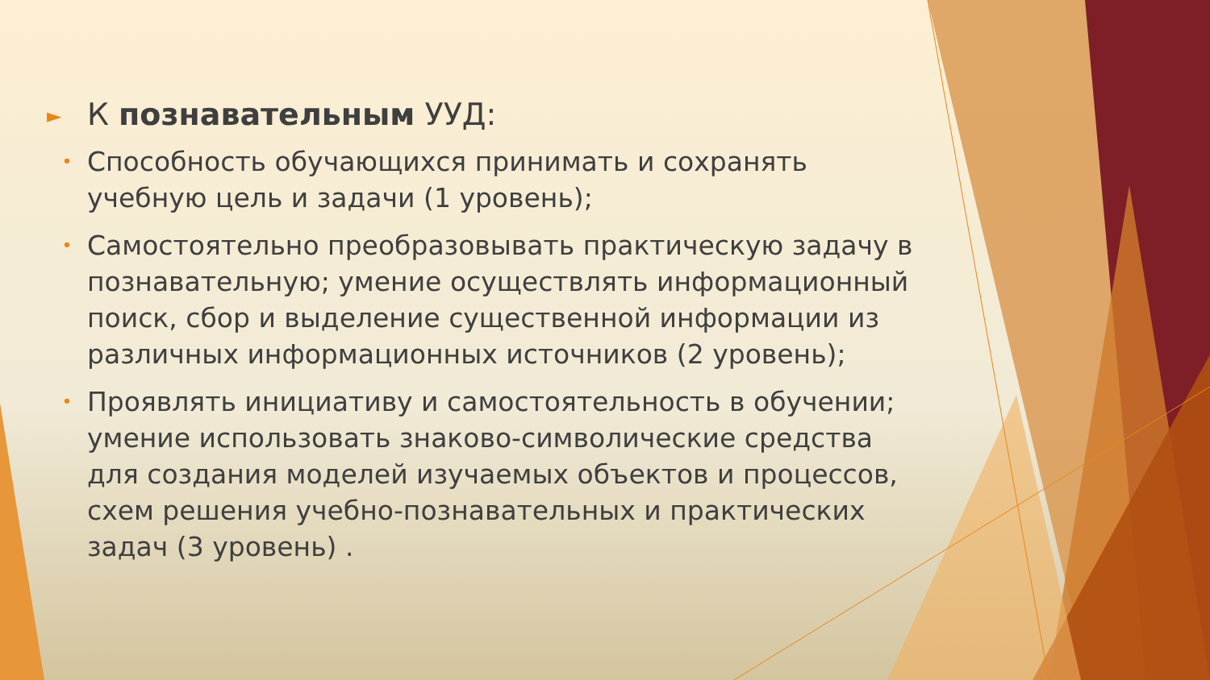►
К познавательным УУД:
•
Способность обучающихся принимать и сохранять учебную цель и задачи (1 уровень);
•
Самостоятельно преобразовывать практическую задачу в познавательную; умение осуществлять информационный поиск, сбор и выделение существенной информации из различных информационных источников (2 уровень);
•
Проявлять инициативу и самостоятельность в обучении; умение использовать знаково-символические средства для создания моделей изучаемых объектов и процессов, схем решения учебно-познавательных и практических задач (3 уровень) .